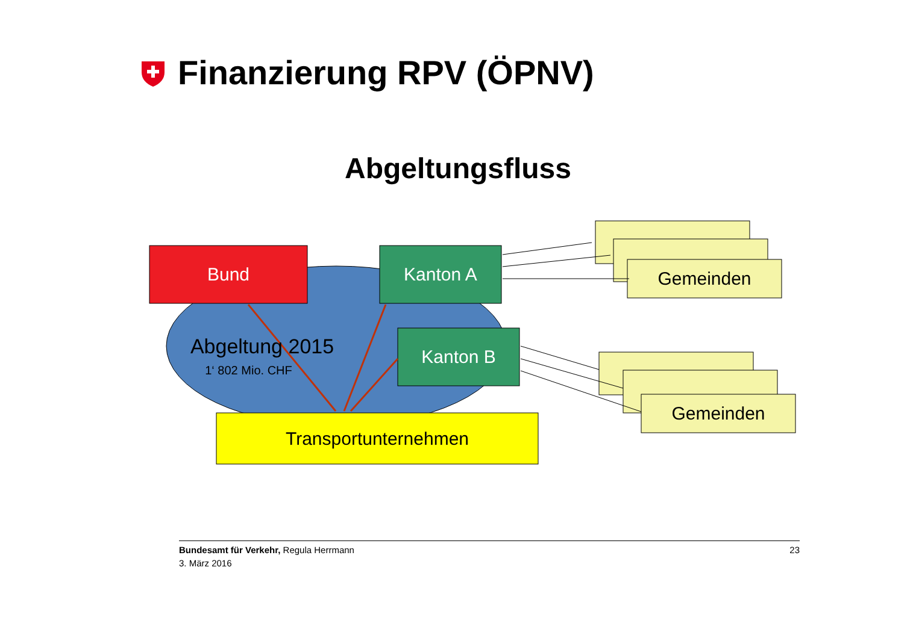Finanzierung RPV (ÖPNV)
Abgeltungsfluss
Bund Kanton A
Kanton B
Abgeltung 2015
1‘ 802 Mio. CHF
Transportunternehmen
Gemeinden
Gemeinden
Bundesamt für Verkehr, Regula Herrmann
3. März 2016
23